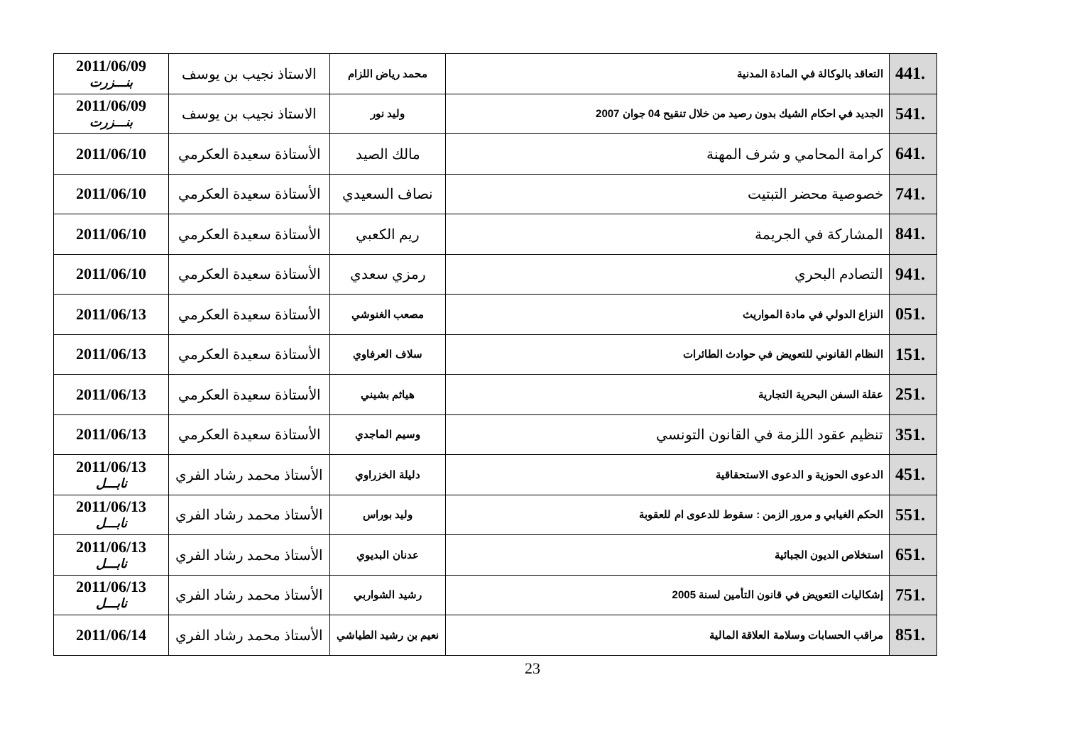| 441. | التعاقد بالوكالة في المادة المدنية | محمد رياض اللزام | الاستاذ نجيب بن يوسف | 2011/06/09 بنـــزرت |
| 541. | الجديد في احكام الشيك بدون رصيد من خلال تنقيح 04 جوان 2007 | وليد نور | الاستاذ نجيب بن يوسف | 2011/06/09 بنـــزرت |
| 641. | كرامة المحامي و شرف المهنة | مالك الصيد | الأستاذة سعيدة العكرمي | 2011/06/10 |
| 741. | خصوصية محضر التبتيت | نصاف السعيدي | الأستاذة سعيدة العكرمي | 2011/06/10 |
| 841. | المشاركة في الجريمة | ريم الكعبي | الأستاذة سعيدة العكرمي | 2011/06/10 |
| 941. | التصادم البحري | رمزي سعدي | الأستاذة سعيدة العكرمي | 2011/06/10 |
| 051. | النزاع الدولي في مادة المواريث | مصعب الغنوشي | الأستاذة سعيدة العكرمي | 2011/06/13 |
| 151. | النظام القانوني للتعويض في حوادث الطائرات | سلاف العرفاوي | الأستاذة سعيدة العكرمي | 2011/06/13 |
| 251. | عقلة السفن البحرية التجارية | هياثم بشيني | الأستاذة سعيدة العكرمي | 2011/06/13 |
| 351. | تنظيم عقود اللزمة في القانون التونسي | وسيم الماجدي | الأستاذة سعيدة العكرمي | 2011/06/13 |
| 451. | الدعوى الحوزية و الدعوى الاستحقاقية | دليلة الخزراوي | الأستاذ محمد رشاد الفري | 2011/06/13 نابـــل |
| 551. | الحكم الغيابي و مرور الزمن : سقوط للدعوى ام للعقوبة | وليد بوراس | الأستاذ محمد رشاد الفري | 2011/06/13 نابـــل |
| 651. | استخلاص الديون الجبائية | عدنان البديوي | الأستاذ محمد رشاد الفري | 2011/06/13 نابـــل |
| 751. | إشكاليات التعويض في قانون التأمين لسنة 2005 | رشيد الشواربي | الأستاذ محمد رشاد الفري | 2011/06/13 نابـــل |
| 851. | مراقب الحسابات وسلامة العلاقة المالية | نعيم بن رشيد الطياشي | الأستاذ محمد رشاد الفري | 2011/06/14 |
23